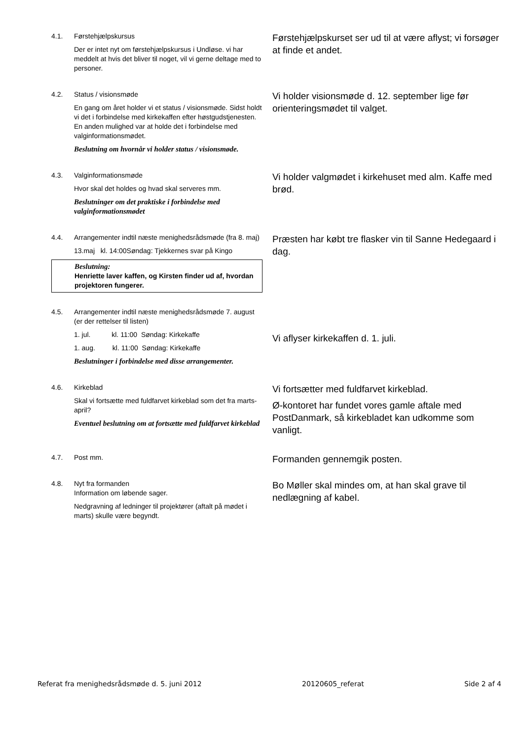4.1. Førstehjælpskursus
Der er intet nyt om førstehjælpskursus i Undløse. vi har meddelt at hvis det bliver til noget, vil vi gerne deltage med to personer.
Førstehjælpskurset ser ud til at være aflyst; vi forsøger at finde et andet.
4.2. Status / visionsmøde
En gang om året holder vi et status / visionsmøde. Sidst holdt vi det i forbindelse med kirkekaffen efter høstgudstjenesten. En anden mulighed var at holde det i forbindelse med valginformationsmødet.
Beslutning om hvornår vi holder status / visionsmøde.
Vi holder visionsmøde d. 12. september lige før orienteringsmødet til valget.
4.3. Valginformationsmøde
Hvor skal det holdes og hvad skal serveres mm.
Beslutninger om det praktiske i forbindelse med valginformationsmødet
Vi holder valgmødet i kirkehuset med alm. Kaffe med brød.
4.4. Arrangementer indtil næste menighedsrådsmøde (fra 8. maj)
13.maj kl. 14:00Søndag: Tjekkernes svar på Kingo
Beslutning:
Henriette laver kaffen, og Kirsten finder ud af, hvordan projektoren fungerer.
Præsten har købt tre flasker vin til Sanne Hedegaard i dag.
4.5. Arrangementer indtil næste menighedsrådsmøde 7. august (er der rettelser til listen)
1. jul. kl. 11:00 Søndag: Kirkekaffe
1. aug. kl. 11:00 Søndag: Kirkekaffe
Beslutninger i forbindelse med disse arrangementer.
Vi aflyser kirkekaffen d. 1. juli.
4.6. Kirkeblad
Skal vi fortsætte med fuldfarvet kirkeblad som det fra marts-april?
Eventuel beslutning om at fortsætte med fuldfarvet kirkeblad
Vi fortsætter med fuldfarvet kirkeblad.
Ø-kontoret har fundet vores gamle aftale med PostDanmark, så kirkebladet kan udkomme som vanligt.
4.7. Post mm.
Formanden gennemgik posten.
4.8. Nyt fra formanden
Information om løbende sager.
Nedgravning af ledninger til projektører (aftalt på mødet i marts) skulle være begyndt.
Bo Møller skal mindes om, at han skal grave til nedlægning af kabel.
Referat fra menighedsrådsmøde d. 5. juni 2012 20120605_referat Side 2 af 4